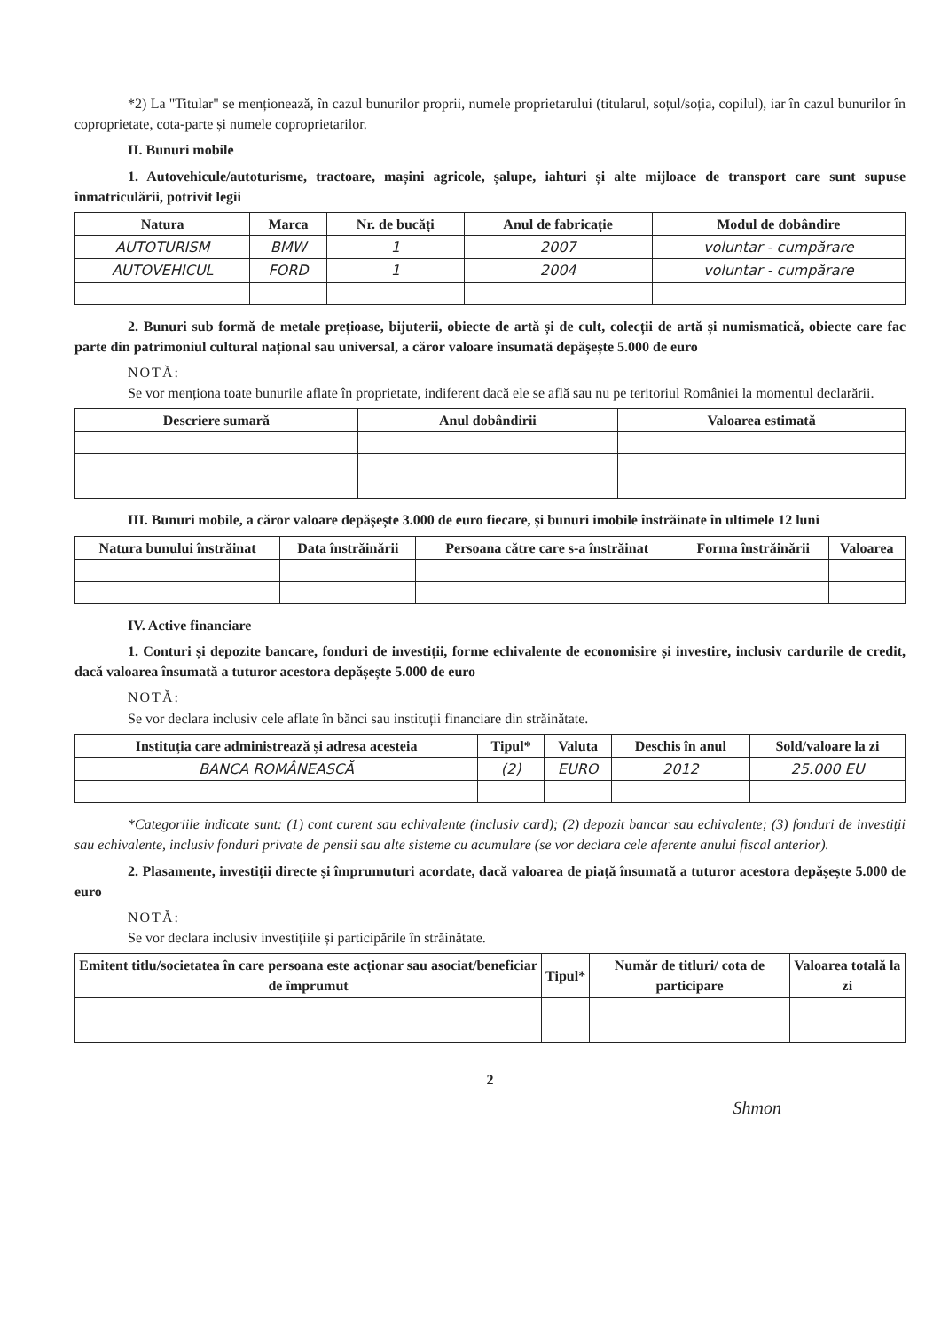*2) La "Titular" se menționează, în cazul bunurilor proprii, numele proprietarului (titularul, soțul/soția, copilul), iar în cazul bunurilor în coproprietate, cota-parte și numele coproprietarilor.
II. Bunuri mobile
1. Autovehicule/autoturisme, tractoare, mașini agricole, șalupe, iahturi și alte mijloace de transport care sunt supuse înmatriculării, potrivit legii
| Natura | Marca | Nr. de bucăți | Anul de fabricație | Modul de dobândire |
| --- | --- | --- | --- | --- |
| AUTOTURISM | BMW | 1 | 2007 | voluntar - cumpărare |
| AUTOVEHICUL | FORD | 1 | 2004 | voluntar - cumpărare |
2. Bunuri sub formă de metale prețioase, bijuterii, obiecte de artă și de cult, colecții de artă și numismatică, obiecte care fac parte din patrimoniul cultural național sau universal, a căror valoare însumată depășește 5.000 de euro
NOTĂ:
Se vor menționa toate bunurile aflate în proprietate, indiferent dacă ele se află sau nu pe teritoriul României la momentul declarării.
| Descriere sumară | Anul dobândirii | Valoarea estimată |
| --- | --- | --- |
III. Bunuri mobile, a căror valoare depășește 3.000 de euro fiecare, și bunuri imobile înstrăinate în ultimele 12 luni
| Natura bunului înstrăinat | Data înstrăinării | Persoana către care s-a înstrăinat | Forma înstrăinării | Valoarea |
| --- | --- | --- | --- | --- |
IV. Active financiare
1. Conturi și depozite bancare, fonduri de investiții, forme echivalente de economisire și investire, inclusiv cardurile de credit, dacă valoarea însumată a tuturor acestora depășește 5.000 de euro
NOTĂ:
Se vor declara inclusiv cele aflate în bănci sau instituții financiare din străinătate.
| Instituția care administrează și adresa acesteia | Tipul* | Valuta | Deschis în anul | Sold/valoare la zi |
| --- | --- | --- | --- | --- |
| BANCA ROMÂNEASCĂ | (2) | EURO | 2012 | 25.000 EU |
*Categoriile indicate sunt: (1) cont curent sau echivalente (inclusiv card); (2) depozit bancar sau echivalente; (3) fonduri de investiții sau echivalente, inclusiv fonduri private de pensii sau alte sisteme cu acumulare (se vor declara cele aferente anului fiscal anterior).
2. Plasamente, investiții directe și împrumuturi acordate, dacă valoarea de piață însumată a tuturor acestora depășește 5.000 de euro
NOTĂ:
Se vor declara inclusiv investițiile și participările în străinătate.
| Emitent titlu/societatea în care persoana este acționar sau asociat/beneficiar de împrumut | Tipul* | Număr de titluri/ cota de participare | Valoarea totală la zi |
| --- | --- | --- | --- |
2
Shmon